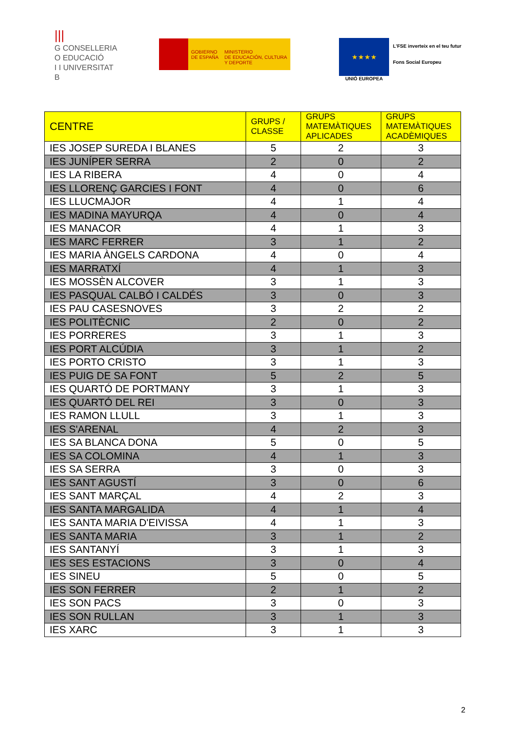|||
G CONSELLERIA
O EDUCACIÓ
I I UNIVERSITAT
B
GOBIERNO
DE ESPAÑA
MINISTERIO
DE EDUCACIÓN, CULTURA
Y DEPORTE
★★★★
UNIÓ EUROPEA
L'FSE inverteix en el teu futur
Fons Social Europeu
| CENTRE | GRUPS / CLASSE | GRUPS MATEMÀTIQUES APLICADES | GRUPS MATEMÀTIQUES ACADÈMIQUES |
| --- | --- | --- | --- |
| IES JOSEP SUREDA I BLANES | 5 | 2 | 3 |
| IES JUNÍPER SERRA | 2 | 0 | 2 |
| IES LA RIBERA | 4 | 0 | 4 |
| IES LLORENÇ GARCIES I FONT | 4 | 0 | 6 |
| IES LLUCMAJOR | 4 | 1 | 4 |
| IES MADINA MAYURQA | 4 | 0 | 4 |
| IES MANACOR | 4 | 1 | 3 |
| IES MARC FERRER | 3 | 1 | 2 |
| IES MARIA ÀNGELS CARDONA | 4 | 0 | 4 |
| IES MARRATXÍ | 4 | 1 | 3 |
| IES MOSSÈN ALCOVER | 3 | 1 | 3 |
| IES PASQUAL CALBÓ I CALDÉS | 3 | 0 | 3 |
| IES PAU CASESNOVES | 3 | 2 | 2 |
| IES POLITÈCNIC | 2 | 0 | 2 |
| IES PORRERES | 3 | 1 | 3 |
| IES PORT ALCÚDIA | 3 | 1 | 2 |
| IES PORTO CRISTO | 3 | 1 | 3 |
| IES PUIG DE SA FONT | 5 | 2 | 5 |
| IES QUARTÓ DE PORTMANY | 3 | 1 | 3 |
| IES QUARTÓ DEL REI | 3 | 0 | 3 |
| IES RAMON LLULL | 3 | 1 | 3 |
| IES S'ARENAL | 4 | 2 | 3 |
| IES SA BLANCA DONA | 5 | 0 | 5 |
| IES SA COLOMINA | 4 | 1 | 3 |
| IES SA SERRA | 3 | 0 | 3 |
| IES SANT AGUSTÍ | 3 | 0 | 6 |
| IES SANT MARÇAL | 4 | 2 | 3 |
| IES SANTA MARGALIDA | 4 | 1 | 4 |
| IES SANTA MARIA D'EIVISSA | 4 | 1 | 3 |
| IES SANTA MARIA | 3 | 1 | 2 |
| IES SANTANYÍ | 3 | 1 | 3 |
| IES SES ESTACIONS | 3 | 0 | 4 |
| IES SINEU | 5 | 0 | 5 |
| IES SON FERRER | 2 | 1 | 2 |
| IES SON PACS | 3 | 0 | 3 |
| IES SON RULLAN | 3 | 1 | 3 |
| IES XARC | 3 | 1 | 3 |
2